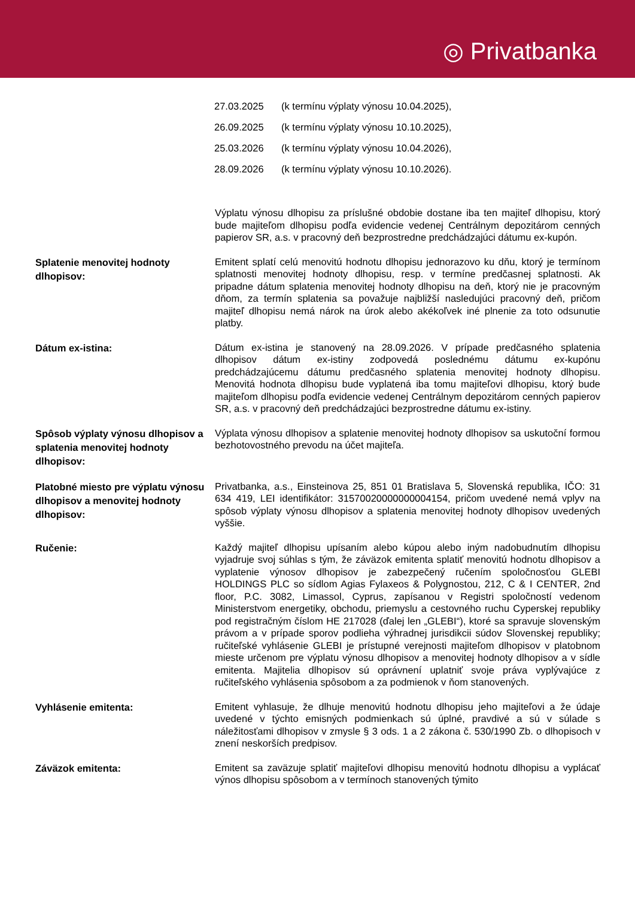◎ Privatbanka
27.03.2025 (k termínu výplaty výnosu 10.04.2025),
26.09.2025 (k termínu výplaty výnosu 10.10.2025),
25.03.2026 (k termínu výplaty výnosu 10.04.2026),
28.09.2026 (k termínu výplaty výnosu 10.10.2026).
Výplatu výnosu dlhopisu za príslušné obdobie dostane iba ten majiteľ dlhopisu, ktorý bude majiteľom dlhopisu podľa evidencie vedenej Centrálnym depozitárom cenných papierov SR, a.s. v pracovný deň bezprostredne predchádzajúci dátumu ex-kupón.
Splatenie menovitej hodnoty dlhopisov:
Emitent splatí celú menovitú hodnotu dlhopisu jednorazovo ku dňu, ktorý je termínom splatnosti menovitej hodnoty dlhopisu, resp. v termíne predčasnej splatnosti. Ak pripadne dátum splatenia menovitej hodnoty dlhopisu na deň, ktorý nie je pracovným dňom, za termín splatenia sa považuje najbližší nasledujúci pracovný deň, pričom majiteľ dlhopisu nemá nárok na úrok alebo akékoľvek iné plnenie za toto odsunutie platby.
Dátum ex-istina:
Dátum ex-istina je stanovený na 28.09.2026. V prípade predčasného splatenia dlhopisov dátum ex-istiny zodpovedá poslednému dátumu ex-kupónu predchádzajúcemu dátumu predčasného splatenia menovitej hodnoty dlhopisu. Menovitá hodnota dlhopisu bude vyplatená iba tomu majiteľovi dlhopisu, ktorý bude majiteľom dlhopisu podľa evidencie vedenej Centrálnym depozitárom cenných papierov SR, a.s. v pracovný deň predchádzajúci bezprostredne dátumu ex-istiny.
Spôsob výplaty výnosu dlhopisov a splatenia menovitej hodnoty dlhopisov:
Výplata výnosu dlhopisov a splatenie menovitej hodnoty dlhopisov sa uskutoční formou bezhotovostného prevodu na účet majiteľa.
Platobné miesto pre výplatu výnosu dlhopisov a menovitej hodnoty dlhopisov:
Privatbanka, a.s., Einsteinova 25, 851 01 Bratislava 5, Slovenská republika, IČO: 31 634 419, LEI identifikátor: 31570020000000004154, pričom uvedené nemá vplyv na spôsob výplaty výnosu dlhopisov a splatenia menovitej hodnoty dlhopisov uvedených vyššie.
Ručenie:
Každý majiteľ dlhopisu upísaním alebo kúpou alebo iným nadobudnutím dlhopisu vyjadruje svoj súhlas s tým, že záväzok emitenta splatiť menovitú hodnotu dlhopisov a vyplatenie výnosov dlhopisov je zabezpečený ručením spoločnosťou GLEBI HOLDINGS PLC so sídlom Agias Fylaxeos & Polygnostou, 212, C & I CENTER, 2nd floor, P.C. 3082, Limassol, Cyprus, zapísanou v Registri spoločností vedenom Ministerstvom energetiky, obchodu, priemyslu a cestovného ruchu Cyperskej republiky pod registračným číslom HE 217028 (ďalej len „GLEBI“), ktoré sa spravuje slovenským právom a v prípade sporov podlieha výhradnej jurisdikcii súdov Slovenskej republiky; ručiteľské vyhlásenie GLEBI je prístupné verejnosti majiteľom dlhopisov v platobnom mieste určenom pre výplatu výnosu dlhopisov a menovitej hodnoty dlhopisov a v sídle emitenta. Majitelia dlhopisov sú oprávnení uplatniť svoje práva vyplývajúce z ručiteľského vyhlásenia spôsobom a za podmienok v ňom stanovených.
Vyhlásenie emitenta:
Emitent vyhlasuje, že dlhuje menovitú hodnotu dlhopisu jeho majiteľovi a že údaje uvedené v týchto emisných podmienkach sú úplné, pravdivé a sú v súlade s náležitosťami dlhopisov v zmysle § 3 ods. 1 a 2 zákona č. 530/1990 Zb. o dlhopisoch v znení neskorších predpisov.
Záväzok emitenta:
Emitent sa zaväzuje splatiť majiteľovi dlhopisu menovitú hodnotu dlhopisu a vyplácať výnos dlhopisu spôsobom a v termínoch stanovených týmito